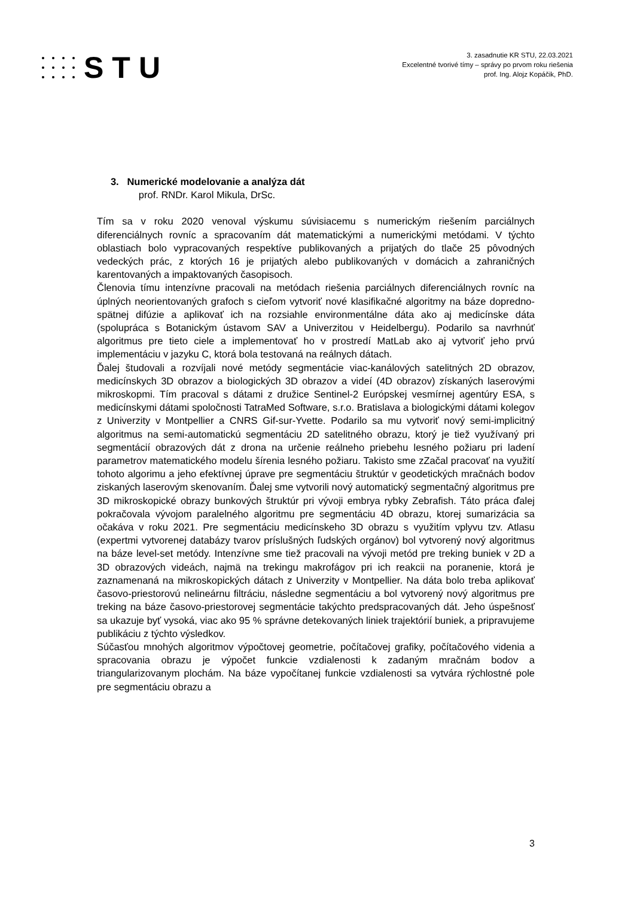STU
3. zasadnutie KR STU, 22.03.2021
Excelentné tvorivé tímy – správy po prvom roku riešenia
prof. Ing. Alojz Kopáčik, PhD.
3. Numerické modelovanie a analýza dát
prof. RNDr. Karol Mikula, DrSc.
Tím sa v roku 2020 venoval výskumu súvisiacemu s numerickým riešením parciálnych diferenciálnych rovníc a spracovaním dát matematickými a numerickými metódami. V týchto oblastiach bolo vypracovaných respektíve publikovaných a prijatých do tlače 25 pôvodných vedeckých prác, z ktorých 16 je prijatých alebo publikovaných v domácich a zahraničných karentovaných a impaktovaných časopisoch.
Členovia tímu intenzívne pracovali na metódach riešenia parciálnych diferenciálnych rovníc na úplných neorientovaných grafoch s cieľom vytvoriť nové klasifikačné algoritmy na báze dopredno-spätnej difúzie a aplikovať ich na rozsiahle environmentálne dáta ako aj medicínske dáta (spolupráca s Botanickým ústavom SAV a Univerzitou v Heidelbergu). Podarilo sa navrhnúť algoritmus pre tieto ciele a implementovať ho v prostredí MatLab ako aj vytvoriť jeho prvú implementáciu v jazyku C, ktorá bola testovaná na reálnych dátach.
Ďalej študovali a rozvíjali nové metódy segmentácie viac-kanálových satelitných 2D obrazov, medicínskych 3D obrazov a biologických 3D obrazov a videí (4D obrazov) získaných laserovými mikroskopmi. Tím pracoval s dátami z družice Sentinel-2 Európskej vesmírnej agentúry ESA, s medicínskymi dátami spoločnosti TatraMed Software, s.r.o. Bratislava a biologickými dátami kolegov z Univerzity v Montpellier a CNRS Gif-sur-Yvette. Podarilo sa mu vytvoriť nový semi-implicitný algoritmus na semi-automatickú segmentáciu 2D satelitného obrazu, ktorý je tiež využívaný pri segmentácií obrazových dát z drona na určenie reálneho priebehu lesného požiaru pri ladení parametrov matematického modelu šírenia lesného požiaru. Takisto sme zZačal pracovať na využití tohoto algorimu a jeho efektívnej úprave pre segmentáciu štruktúr v geodetických mračnách bodov ziskaných laserovým skenovaním. Ďalej sme vytvorili nový automatický segmentačný algoritmus pre 3D mikroskopické obrazy bunkových štruktúr pri vývoji embrya rybky Zebrafish. Táto práca ďalej pokračovala vývojom paralelného algoritmu pre segmentáciu 4D obrazu, ktorej sumarizácia sa očakáva v roku 2021. Pre segmentáciu medicínskeho 3D obrazu s využitím vplyvu tzv. Atlasu (expertmi vytvorenej databázy tvarov príslušných ľudských orgánov) bol vytvorený nový algoritmus na báze level-set metódy. Intenzívne sme tiež pracovali na vývoji metód pre treking buniek v 2D a 3D obrazových videách, najmä na trekingu makrofágov pri ich reakcii na poranenie, ktorá je zaznamenaná na mikroskopických dátach z Univerzity v Montpellier. Na dáta bolo treba aplikovať časovo-priestorovú nelineárnu filtráciu, následne segmentáciu a bol vytvorený nový algoritmus pre treking na báze časovo-priestorovej segmentácie takýchto predspracovaných dát. Jeho úspešnosť sa ukazuje byť vysoká, viac ako 95 % správne detekovaných liniek trajektórií buniek, a pripravujeme publikáciu z týchto výsledkov.
Súčasťou mnohých algoritmov výpočtovej geometrie, počítačovej grafiky, počítačového videnia a spracovania obrazu je výpočet funkcie vzdialenosti k zadaným mračnám bodov a triangularizovanym plochám. Na báze vypočítanej funkcie vzdialenosti sa vytvára rýchlostné pole pre segmentáciu obrazu a
3